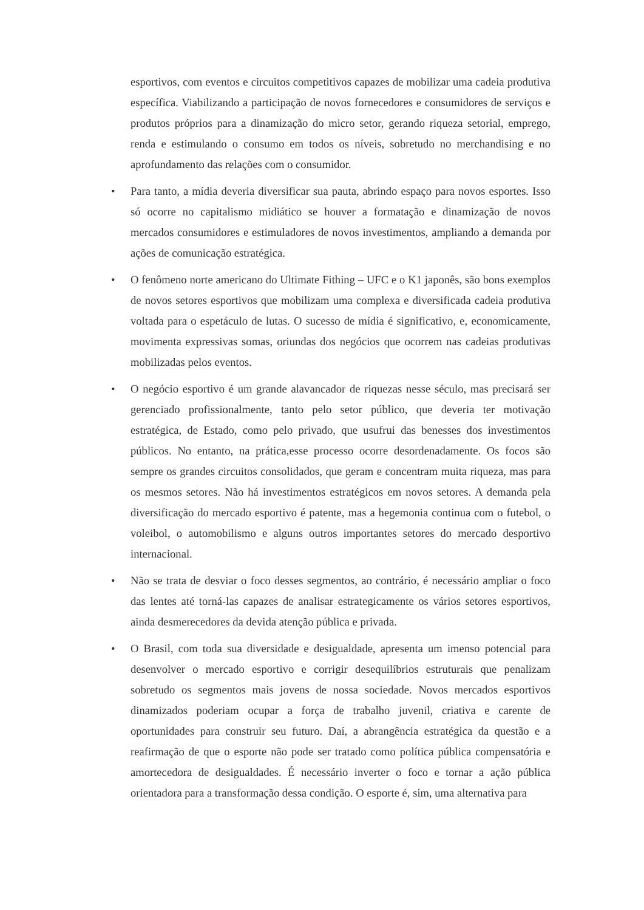esportivos, com eventos e circuitos competitivos capazes de mobilizar uma cadeia produtiva específica. Viabilizando a participação de novos fornecedores e consumidores de serviços e produtos próprios para a dinamização do micro setor, gerando riqueza setorial, emprego, renda e estimulando o consumo em todos os níveis, sobretudo no merchandising e no aprofundamento das relações com o consumidor.
• Para tanto, a mídia deveria diversificar sua pauta, abrindo espaço para novos esportes. Isso só ocorre no capitalismo midiático se houver a formatação e dinamização de novos mercados consumidores e estimuladores de novos investimentos, ampliando a demanda por ações de comunicação estratégica.
• O fenômeno norte americano do Ultimate Fithing – UFC e o K1 japonês, são bons exemplos de novos setores esportivos que mobilizam uma complexa e diversificada cadeia produtiva voltada para o espetáculo de lutas. O sucesso de mídia é significativo, e, economicamente, movimenta expressivas somas, oriundas dos negócios que ocorrem nas cadeias produtivas mobilizadas pelos eventos.
• O negócio esportivo é um grande alavancador de riquezas nesse século, mas precisará ser gerenciado profissionalmente, tanto pelo setor público, que deveria ter motivação estratégica, de Estado, como pelo privado, que usufrui das benesses dos investimentos públicos. No entanto, na prática,esse processo ocorre desordenadamente. Os focos são sempre os grandes circuitos consolidados, que geram e concentram muita riqueza, mas para os mesmos setores. Não há investimentos estratégicos em novos setores. A demanda pela diversificação do mercado esportivo é patente, mas a hegemonia continua com o futebol, o voleibol, o automobilismo e alguns outros importantes setores do mercado desportivo internacional.
• Não se trata de desviar o foco desses segmentos, ao contrário, é necessário ampliar o foco das lentes até torná-las capazes de analisar estrategicamente os vários setores esportivos, ainda desmerecedores da devida atenção pública e privada.
• O Brasil, com toda sua diversidade e desigualdade, apresenta um imenso potencial para desenvolver o mercado esportivo e corrigir desequilíbrios estruturais que penalizam sobretudo os segmentos mais jovens de nossa sociedade. Novos mercados esportivos dinamizados poderiam ocupar a força de trabalho juvenil, criativa e carente de oportunidades para construir seu futuro. Daí, a abrangência estratégica da questão e a reafirmação de que o esporte não pode ser tratado como política pública compensatória e amortecedora de desigualdades. É necessário inverter o foco e tornar a ação pública orientadora para a transformação dessa condição. O esporte é, sim, uma alternativa para